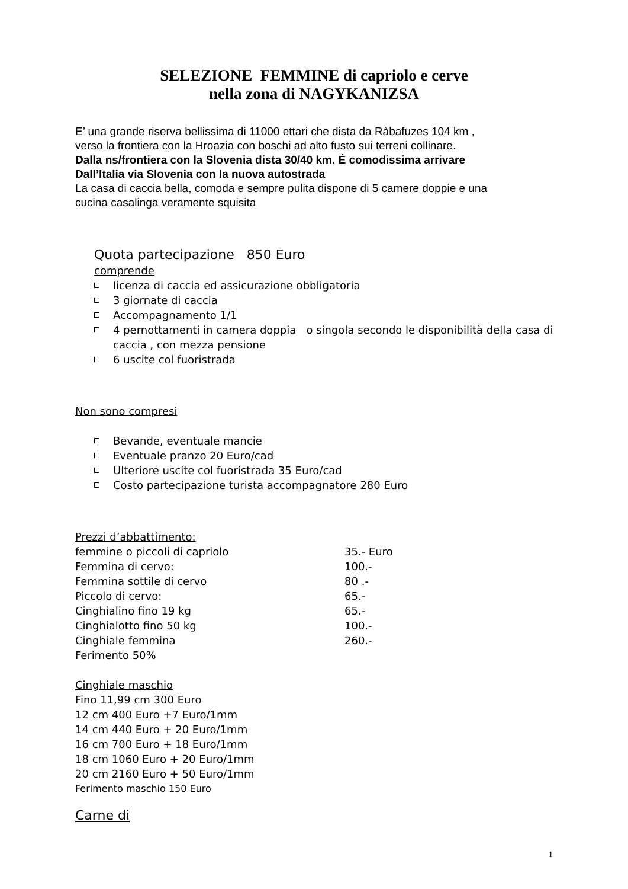SELEZIONE FEMMINE di capriolo e cerve
nella zona di NAGYKANIZSA
E’ una grande riserva bellissima di 11000 ettari che dista da Ràbafuzes 104 km ,
verso la frontiera con la Hroazia con boschi ad alto fusto sui terreni collinare.
Dalla ns/frontiera con la Slovenia dista 30/40 km. É comodissima arrivare
Dall’Italia via Slovenia con la nuova autostrada
La casa di caccia bella, comoda e sempre pulita dispone di 5 camere doppie e una
cucina casalinga veramente squisita
Quota partecipazione 850 Euro
comprende
licenza di caccia ed assicurazione obbligatoria
3 giornate di caccia
Accompagnamento 1/1
4 pernottamenti in camera doppia o singola secondo le disponibilità della casa di caccia , con mezza pensione
6 uscite col fuoristrada
Non sono compresi
Bevande, eventuale mancie
Eventuale pranzo 20 Euro/cad
Ulteriore uscite col fuoristrada 35 Euro/cad
Costo partecipazione turista accompagnatore 280 Euro
Prezzi d’abbattimento:
| femmine o piccoli di capriolo | 35.- Euro |
| Femmina di cervo: | 100.- |
| Femmina sottile di cervo | 80 .- |
| Piccolo di cervo: | 65.- |
| Cinghialino fino 19 kg | 65.- |
| Cinghialotto fino 50 kg | 100.- |
| Cinghiale femmina | 260.- |
| Ferimento 50% | |
Cinghiale maschio
Fino 11,99 cm 300 Euro
12 cm 400 Euro +7 Euro/1mm
14 cm 440 Euro + 20 Euro/1mm
16 cm 700 Euro + 18 Euro/1mm
18 cm 1060 Euro + 20 Euro/1mm
20 cm 2160 Euro + 50 Euro/1mm
Ferimento maschio 150 Euro
Carne di
1